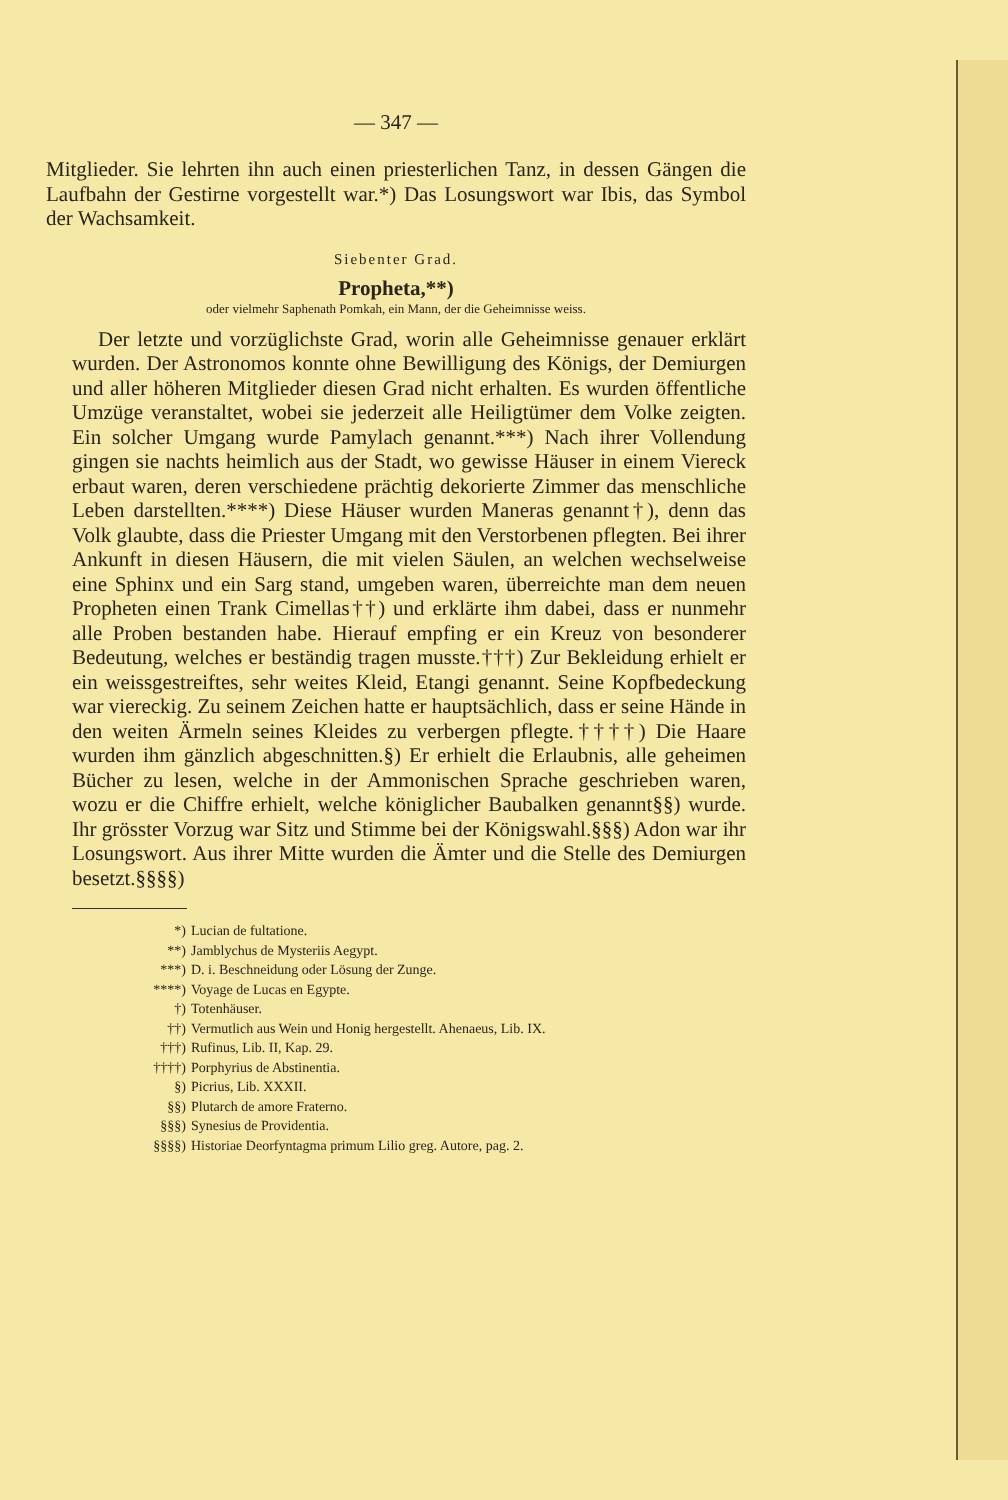— 347 —
Mitglieder. Sie lehrten ihn auch einen priesterlichen Tanz, in dessen Gängen die Laufbahn der Gestirne vorgestellt war.*) Das Losungswort war Ibis, das Symbol der Wachsamkeit.
Siebenter Grad.
Propheta,**)
oder vielmehr Saphenath Pomkah, ein Mann, der die Geheimnisse weiss.
Der letzte und vorzüglichste Grad, worin alle Geheimnisse genauer erklärt wurden. Der Astronomos konnte ohne Bewilligung des Königs, der Demiurgen und aller höheren Mitglieder diesen Grad nicht erhalten. Es wurden öffentliche Umzüge veranstaltet, wobei sie jederzeit alle Heiligtümer dem Volke zeigten. Ein solcher Umgang wurde Pamylach genannt.***) Nach ihrer Vollendung gingen sie nachts heimlich aus der Stadt, wo gewisse Häuser in einem Viereck erbaut waren, deren verschiedene prächtig dekorierte Zimmer das menschliche Leben darstellten.****) Diese Häuser wurden Maneras genannt†), denn das Volk glaubte, dass die Priester Umgang mit den Verstorbenen pflegten. Bei ihrer Ankunft in diesen Häusern, die mit vielen Säulen, an welchen wechselweise eine Sphinx und ein Sarg stand, umgeben waren, überreichte man dem neuen Propheten einen Trank Cimellas††) und erklärte ihm dabei, dass er nunmehr alle Proben bestanden habe. Hierauf empfing er ein Kreuz von besonderer Bedeutung, welches er beständig tragen musste.†††) Zur Bekleidung erhielt er ein weissgestreiftes, sehr weites Kleid, Etangi genannt. Seine Kopfbedeckung war viereckig. Zu seinem Zeichen hatte er hauptsächlich, dass er seine Hände in den weiten Ärmeln seines Kleides zu verbergen pflegte.††††) Die Haare wurden ihm gänzlich abgeschnitten.§) Er erhielt die Erlaubnis, alle geheimen Bücher zu lesen, welche in der Ammonischen Sprache geschrieben waren, wozu er die Chiffre erhielt, welche königlicher Baubalken genannt§§) wurde. Ihr grösster Vorzug war Sitz und Stimme bei der Königswahl.§§§) Adon war ihr Losungswort. Aus ihrer Mitte wurden die Ämter und die Stelle des Demiurgen besetzt.§§§§)
*) Lucian de fultatione.
**) Jamblychus de Mysteriis Aegypt.
***) D. i. Beschneidung oder Lösung der Zunge.
****) Voyage de Lucas en Egypte.
†) Totenhäuser.
††) Vermutlich aus Wein und Honig hergestellt. Ahenaeus, Lib. IX.
†††) Rufinus, Lib. II, Kap. 29.
††††) Porphyrius de Abstinentia.
§) Picrius, Lib. XXXII.
§§) Plutarch de amore Fraterno.
§§§) Synesius de Providentia.
§§§§) Historiae Deorfyntagma primum Lilio greg. Autore, pag. 2.